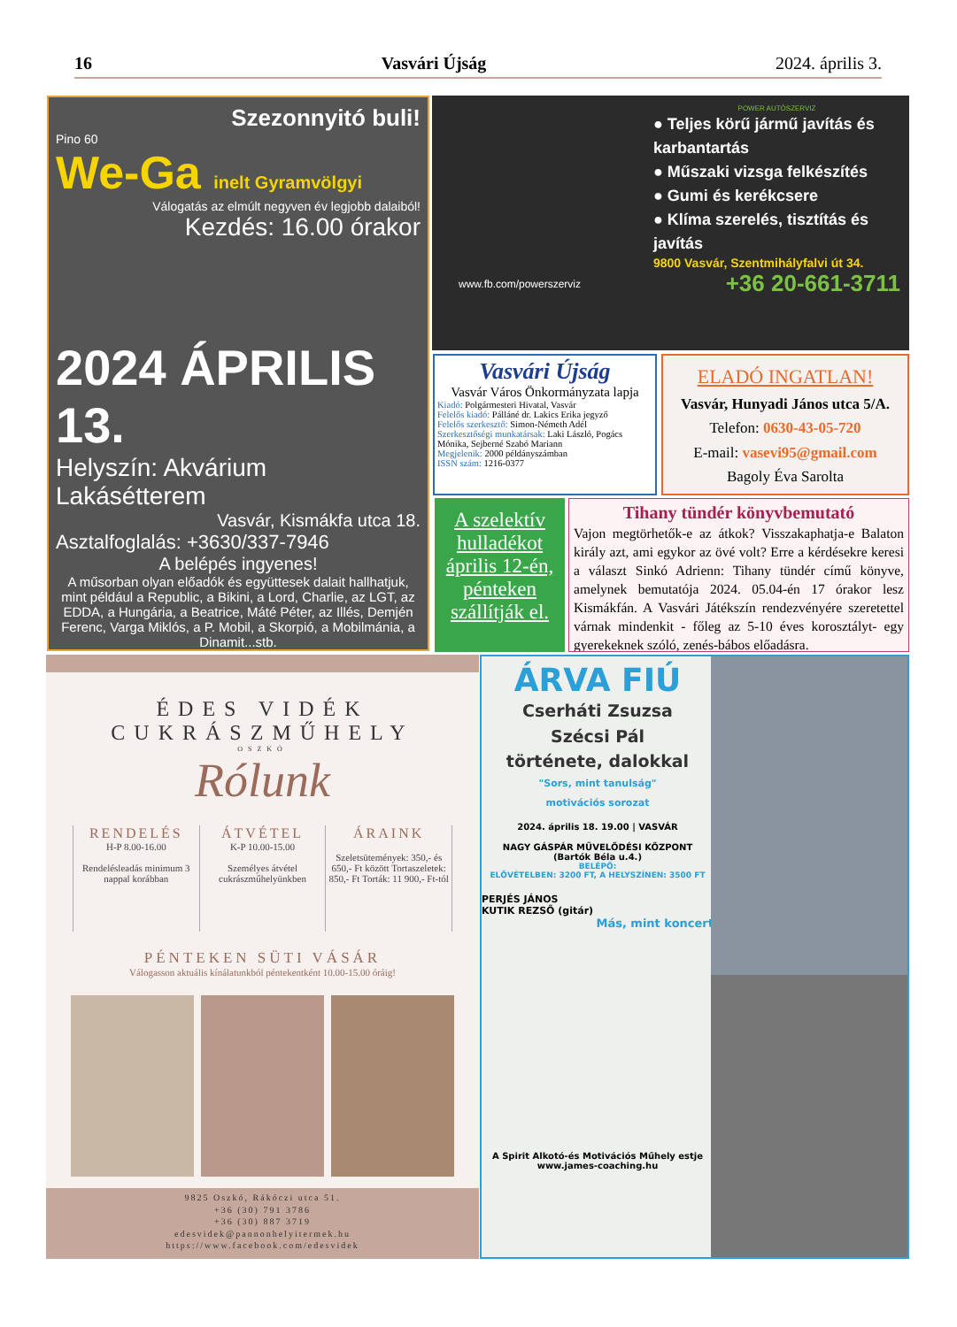16 Vasvári Újság 2024. április 3.
Szezonnyitó buli!
Pino 60
We-Ga inelt Gyramvölgyi
Válogatás az elmúlt negyven év legjobb dalaiból!
Kezdés: 16.00 órakor
2024 ÁPRILIS 13.
Helyszín: Akvárium Lakásétterem
Vasvár, Kismákfa utca 18.
Asztalfoglalás: +3630/337-7946
A belépés ingyenes!
A műsorban olyan előadók és együttesek dalait hallhatjuk, mint például a Republic, a Bikini, a Lord, Charlie, az LGT, az EDDA, a Hungária, a Beatrice, Máté Péter, az Illés, Demjén Ferenc, Varga Miklós, a P. Mobil, a Skorpió, a Mobilmánia, a Dinamit...stb.
POWER AUTÓSZERVIZ
● Teljes körű jármű javítás és karbantartás
● Műszaki vizsga felkészítés
● Gumi és kerékcsere
● Klíma szerelés, tisztítás és javítás
9800 Vasvár, Szentmihályfalvi út 34.
www.fb.com/powerszerviz +36 20-661-3711
Vasvári Újság
Vasvár Város Önkormányzata lapja
Kiadó: Polgármesteri Hivatal, Vasvár
Felelős kiadó: Pálláné dr. Lakics Erika jegyző
Felelős szerkesztő: Simon-Németh Adél
Szerkesztőségi munkatársak: Laki László, Pogács Mónika, Sejberné Szabó Mariann
Megjelenik: 2000 példányszámban
ISSN szám: 1216-0377
ELADÓ INGATLAN!
Vasvár, Hunyadi János utca 5/A.
Telefon: 0630-43-05-720
E-mail: vasevi95@gmail.com
Bagoly Éva Sarolta
A szelektív hulladékot április 12-én, pénteken szállítják el.
Tihany tündér könyvbemutató
Vajon megtörhetők-e az átkok? Visszakaphatja-e Balaton király azt, ami egykor az övé volt? Erre a kérdésekre keresi a választ Sinkó Adrienn: Tihany tündér című könyve, amelynek bemutatója 2024. 05.04-én 17 órakor lesz Kismákfán. A Vasvári Játékszín rendezvényére szeretettel várnak mindenkit - főleg az 5-10 éves korosztályt- egy gyerekeknek szóló, zenés-bábos előadásra.
ÉDES VIDÉK
CUKRÁSZMŰHELY
OSZKÓ
Rólunk
RENDELÉS
H-P 8.00-16.00
Rendelésleadás minimum 3 nappal korábban
ÁTVÉTEL
K-P 10.00-15.00
Személyes átvétel cukrászműhelyünkben
ÁRAINK
Szeletsütemények: 350,- és 650,- Ft között Tortaszeletek: 850,- Ft Torták: 11 900,- Ft-tól
PÉNTEKEN SÜTI VÁSÁR
Válogasson aktuális kínálatunkból péntekentként 10.00-15.00 óráig!
9825 Oszkó, Rákóczi utca 51.
+36 (30) 791 3786
+36 (30) 887 3719
edesvidek@pannonhelyitermek.hu
https://www.facebook.com/edesvidek
ÁRVA FIÚ
Cserháti Zsuzsa
Szécsi Pál
története, dalokkal
"Sors, mint tanulság"
motivációs sorozat
2024. április 18. 19.00 | VASVÁR
NAGY GÁSPÁR MŰVELŐDÉSI KÖZPONT
(Bartók Béla u.4.)
BELÉPŐ:
ELŐVÉTELBEN: 3200 FT, A HELYSZÍNEN: 3500 FT
PERJÉS JÁNOS
KUTIK REZSŐ (gitár)
Más, mint koncert
A Spirit Alkotó-és Motivációs Műhely estje
www.james-coaching.hu